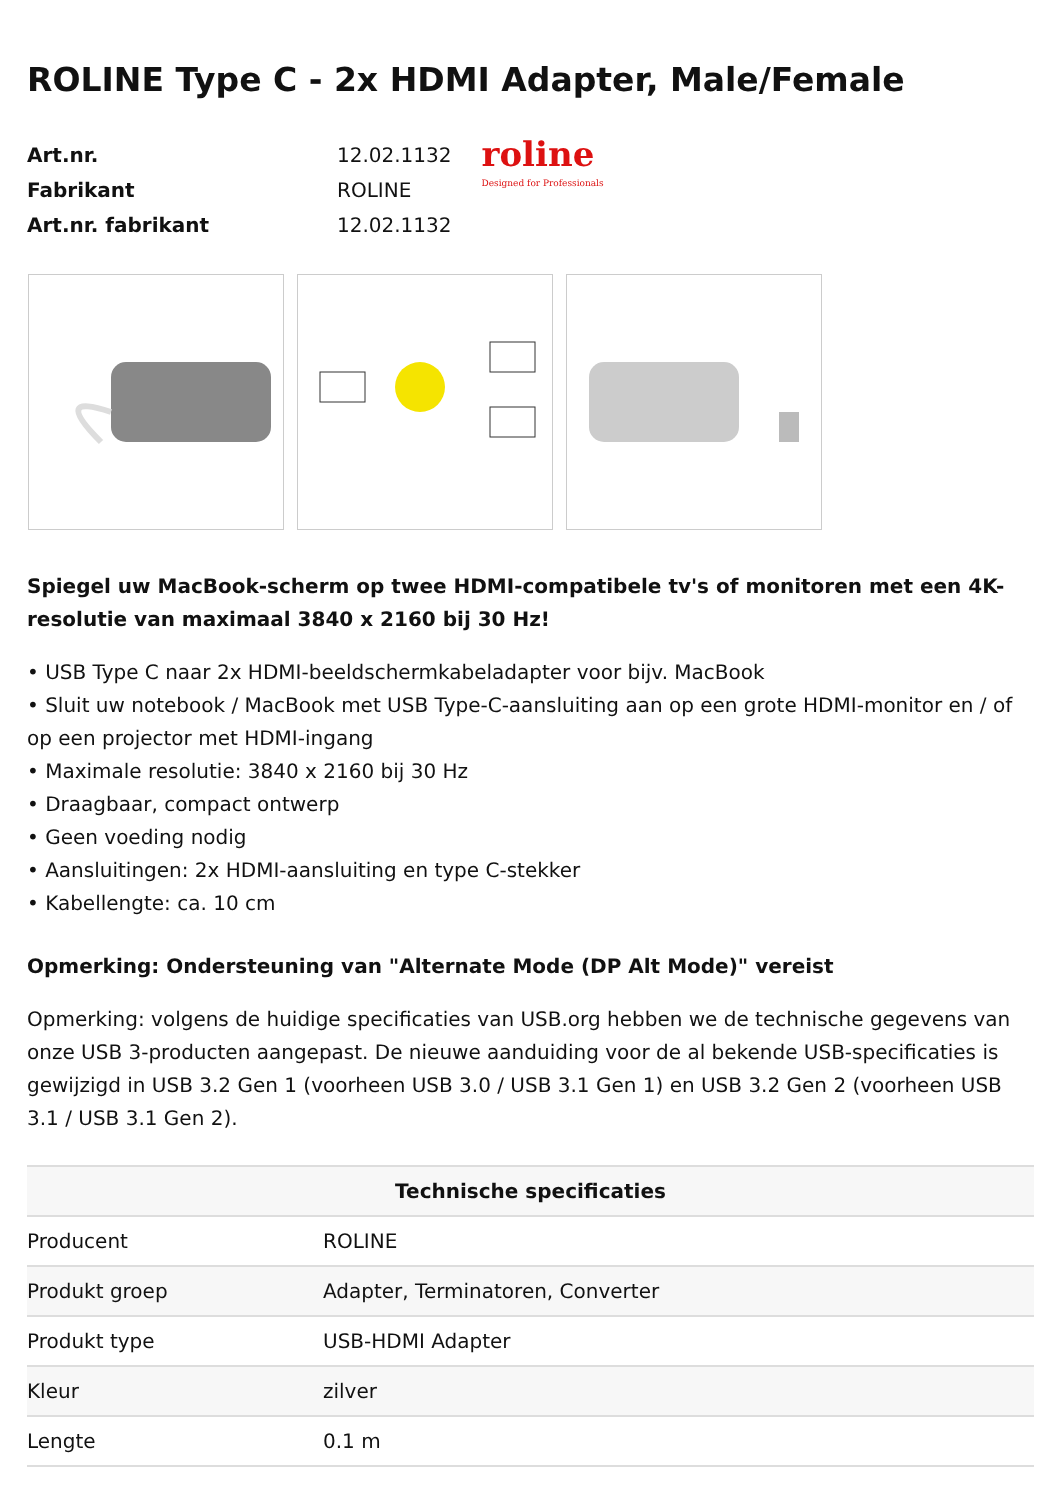ROLINE Type C - 2x HDMI Adapter, Male/Female
| Art.nr. | 12.02.1132 |
| Fabrikant | ROLINE |
| Art.nr. fabrikant | 12.02.1132 |
roline
Designed for Professionals
Spiegel uw MacBook-scherm op twee HDMI-compatibele tv's of monitoren met een 4K-resolutie van maximaal 3840 x 2160 bij 30 Hz!
• USB Type C naar 2x HDMI-beeldschermkabeladapter voor bijv. MacBook
• Sluit uw notebook / MacBook met USB Type-C-aansluiting aan op een grote HDMI-monitor en / of op een projector met HDMI-ingang
• Maximale resolutie: 3840 x 2160 bij 30 Hz
• Draagbaar, compact ontwerp
• Geen voeding nodig
• Aansluitingen: 2x HDMI-aansluiting en type C-stekker
• Kabellengte: ca. 10 cm
Opmerking: Ondersteuning van "Alternate Mode (DP Alt Mode)" vereist
Opmerking: volgens de huidige specificaties van USB.org hebben we de technische gegevens van onze USB 3-producten aangepast. De nieuwe aanduiding voor de al bekende USB-specificaties is gewijzigd in USB 3.2 Gen 1 (voorheen USB 3.0 / USB 3.1 Gen 1) en USB 3.2 Gen 2 (voorheen USB 3.1 / USB 3.1 Gen 2).
| Technische specificaties | |
| --- | --- |
| Producent | ROLINE |
| Produkt groep | Adapter, Terminatoren, Converter |
| Produkt type | USB-HDMI Adapter |
| Kleur | zilver |
| Lengte | 0.1 m |